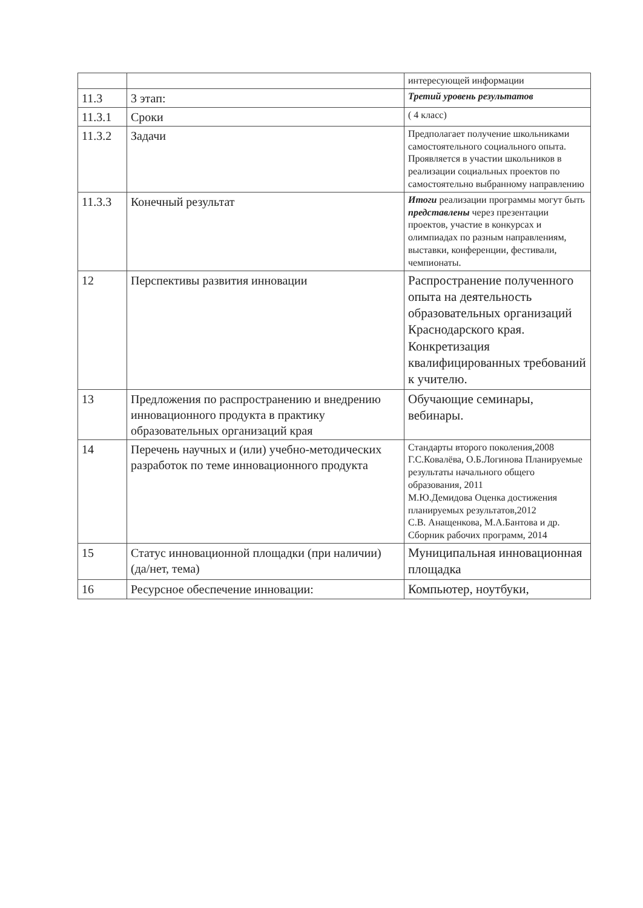| | | интересующей информации |
| 11.3 | 3 этап: | Третий уровень результатов |
| 11.3.1 | Сроки | ( 4 класс) |
| 11.3.2 | Задачи | Предполагает получение школьниками самостоятельного социального опыта. Проявляется в участии школьников в реализации социальных проектов по самостоятельно выбранному направлению |
| 11.3.3 | Конечный результат | Итоги реализации программы могут быть представлены через презентации проектов, участие в конкурсах и олимпиадах по разным направлениям, выставки, конференции, фестивали, чемпионаты. |
| 12 | Перспективы развития инновации | Распространение полученного опыта на деятельность образовательных организаций Краснодарского края. Конкретизация квалифицированных требований к учителю. |
| 13 | Предложения по распространению и внедрению инновационного продукта в практику образовательных организаций края | Обучающие семинары, вебинары. |
| 14 | Перечень научных и (или) учебно-методических разработок по теме инновационного продукта | Стандарты второго поколения,2008 Г.С.Ковалёва, О.Б.Логинова Планируемые результаты начального общего образования, 2011 М.Ю.Демидова Оценка достижения планируемых результатов,2012 С.В. Анащенкова, М.А.Бантова и др. Сборник рабочих программ, 2014 |
| 15 | Статус инновационной площадки (при наличии) (да/нет, тема) | Муниципальная инновационная площадка |
| 16 | Ресурсное обеспечение инновации: | Компьютер, ноутбуки, |